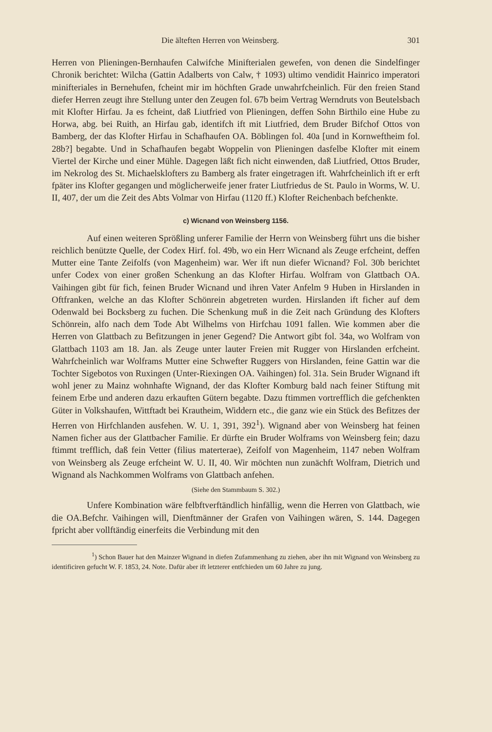Die älteften Herren von Weinsberg. 301
Herren von Plieningen-Bernhaufen Calwifche Minifterialen gewefen, von denen die Sindelfinger Chronik berichtet: Wilcha (Gattin Adalberts von Calw, † 1093) ultimo vendidit Hainrico imperatori minifteriales in Bernehufen, fcheint mir im höchften Grade unwahrfcheinlich. Für den freien Stand diefer Herren zeugt ihre Stellung unter den Zeugen fol. 67b beim Vertrag Werndruts von Beutelsbach mit Klofter Hirfau. Ja es fcheint, daß Liutfried von Plieningen, deffen Sohn Birthilo eine Hube zu Horwa, abg. bei Ruith, an Hirfau gab, identifch ift mit Liutfried, dem Bruder Bifchof Ottos von Bamberg, der das Klofter Hirfau in Schafhaufen OA. Böblingen fol. 40a [und in Kornweftheim fol. 28b?] begabte. Und in Schafhaufen begabt Woppelin von Plieningen dasfelbe Klofter mit einem Viertel der Kirche und einer Mühle. Dagegen läßt fich nicht einwenden, daß Liutfried, Ottos Bruder, im Nekrolog des St. Michaelsklofters zu Bamberg als frater eingetragen ift. Wahrfcheinlich ift er erft fpäter ins Klofter gegangen und möglicherweife jener frater Liutfriedus de St. Paulo in Worms, W. U. II, 407, der um die Zeit des Abts Volmar von Hirfau (1120 ff.) Klofter Reichenbach befchenkte.
c) Wicnand von Weinsberg 1156.
Auf einen weiteren Sprößling unferer Familie der Herrn von Weinsberg führt uns die bisher reichlich benützte Quelle, der Codex Hirf. fol. 49b, wo ein Herr Wicnand als Zeuge erfcheint, deffen Mutter eine Tante Zeifolfs (von Magenheim) war. Wer ift nun diefer Wicnand? Fol. 30b berichtet unfer Codex von einer großen Schenkung an das Klofter Hirfau. Wolfram von Glattbach OA. Vaihingen gibt für fich, feinen Bruder Wicnand und ihren Vater Anfelm 9 Huben in Hirslanden in Oftfranken, welche an das Klofter Schönrein abgetreten wurden. Hirslanden ift ficher auf dem Odenwald bei Bocksberg zu fuchen. Die Schenkung muß in die Zeit nach Gründung des Klofters Schönrein, alfo nach dem Tode Abt Wilhelms von Hirfchau 1091 fallen. Wie kommen aber die Herren von Glattbach zu Befitzungen in jener Gegend? Die Antwort gibt fol. 34a, wo Wolfram von Glattbach 1103 am 18. Jan. als Zeuge unter lauter Freien mit Rugger von Hirslanden erfcheint. Wahrfcheinlich war Wolframs Mutter eine Schwefter Ruggers von Hirslanden, feine Gattin war die Tochter Sigebotos von Ruxingen (Unter-Riexingen OA. Vaihingen) fol. 31a. Sein Bruder Wignand ift wohl jener zu Mainz wohnhafte Wignand, der das Klofter Komburg bald nach feiner Stiftung mit feinem Erbe und anderen dazu erkauften Gütern begabte. Dazu ftimmen vortrefflich die gefchenkten Güter in Volkshaufen, Wittftadt bei Krautheim, Widdern etc., die ganz wie ein Stück des Befitzes der Herren von Hirfchlanden ausfehen. W. U. 1, 391, 392<sup>1</sup>). Wignand aber von Weinsberg hat feinen Namen ficher aus der Glattbacher Familie. Er dürfte ein Bruder Wolframs von Weinsberg fein; dazu ftimmt trefflich, daß fein Vetter (filius materterae), Zeifolf von Magenheim, 1147 neben Wolfram von Weinsberg als Zeuge erfcheint W. U. II, 40. Wir möchten nun zunächft Wolfram, Dietrich und Wignand als Nachkommen Wolframs von Glattbach anfehen.
(Siehe den Stammbaum S. 302.)
Unfere Kombination wäre felbftverftändlich hinfällig, wenn die Herren von Glattbach, wie die OA.Befchr. Vaihingen will, Dienftmänner der Grafen von Vaihingen wären, S. 144. Dagegen fpricht aber vollftändig einerfeits die Verbindung mit den
<sup>1</sup>) Schon Bauer hat den Mainzer Wignand in diefen Zufammenhang zu ziehen, aber ihn mit Wignand von Weinsberg zu identificiren gefucht W. F. 1853, 24. Note. Dafür aber ift letzterer entfchieden um 60 Jahre zu jung.